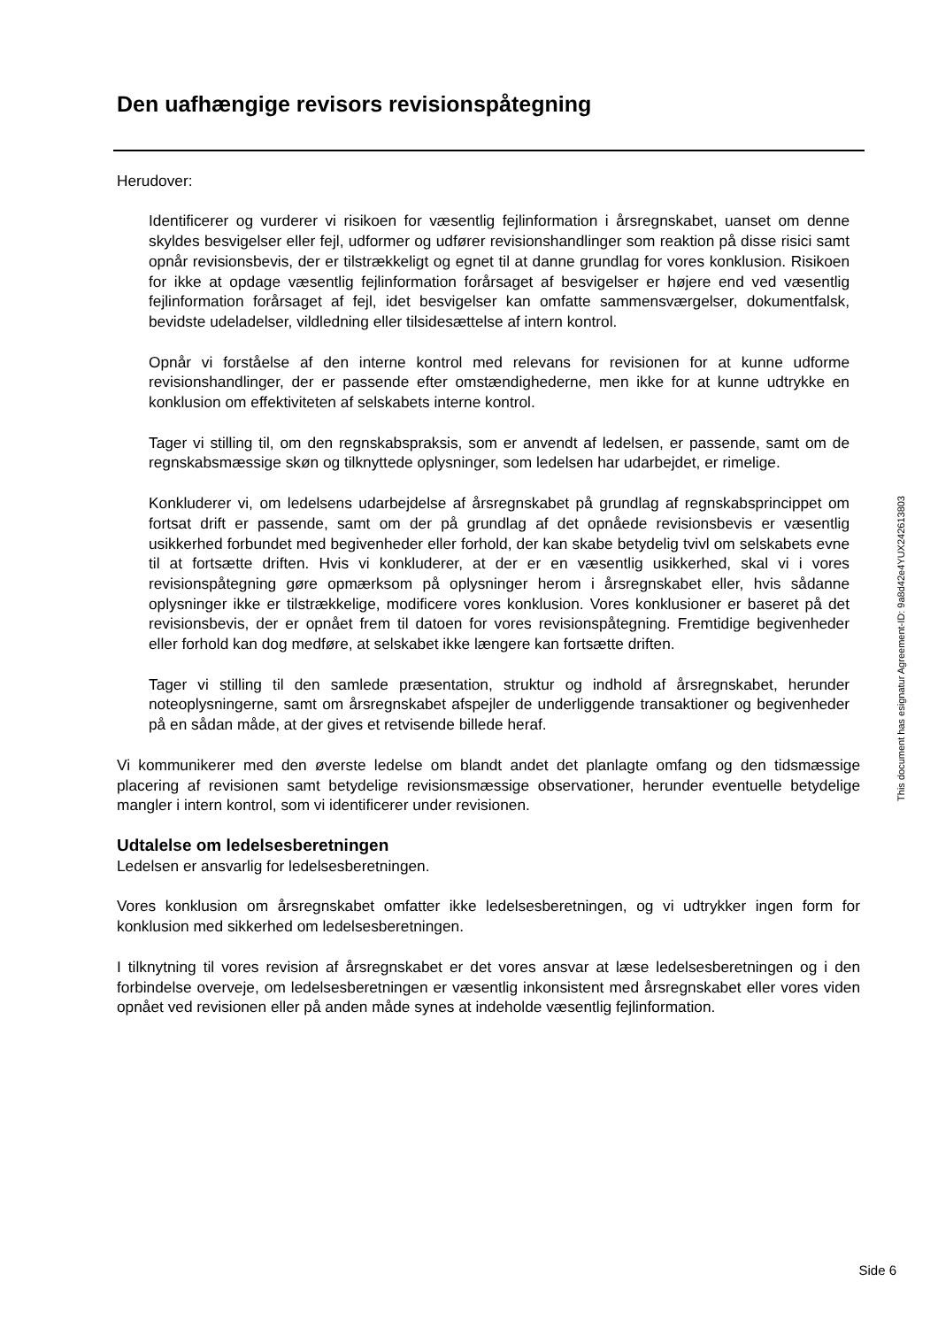Den uafhængige revisors revisionspåtegning
Herudover:
Identificerer og vurderer vi risikoen for væsentlig fejlinformation i årsregnskabet, uanset om denne skyldes besvigelser eller fejl, udformer og udfører revisionshandlinger som reaktion på disse risici samt opnår revisionsbevis, der er tilstrækkeligt og egnet til at danne grundlag for vores konklusion. Risikoen for ikke at opdage væsentlig fejlinformation forårsaget af besvigelser er højere end ved væsentlig fejlinformation forårsaget af fejl, idet besvigelser kan omfatte sammensværgelser, dokumentfalsk, bevidste udeladelser, vildledning eller tilsidesættelse af intern kontrol.
Opnår vi forståelse af den interne kontrol med relevans for revisionen for at kunne udforme revisionshandlinger, der er passende efter omstændighederne, men ikke for at kunne udtrykke en konklusion om effektiviteten af selskabets interne kontrol.
Tager vi stilling til, om den regnskabspraksis, som er anvendt af ledelsen, er passende, samt om de regnskabsmæssige skøn og tilknyttede oplysninger, som ledelsen har udarbejdet, er rimelige.
Konkluderer vi, om ledelsens udarbejdelse af årsregnskabet på grundlag af regnskabsprincippet om fortsat drift er passende, samt om der på grundlag af det opnåede revisionsbevis er væsentlig usikkerhed forbundet med begivenheder eller forhold, der kan skabe betydelig tvivl om selskabets evne til at fortsætte driften. Hvis vi konkluderer, at der er en væsentlig usikkerhed, skal vi i vores revisionspåtegning gøre opmærksom på oplysninger herom i årsregnskabet eller, hvis sådanne oplysninger ikke er tilstrækkelige, modificere vores konklusion. Vores konklusioner er baseret på det revisionsbevis, der er opnået frem til datoen for vores revisionspåtegning. Fremtidige begivenheder eller forhold kan dog medføre, at selskabet ikke længere kan fortsætte driften.
Tager vi stilling til den samlede præsentation, struktur og indhold af årsregnskabet, herunder noteoplysningerne, samt om årsregnskabet afspejler de underliggende transaktioner og begivenheder på en sådan måde, at der gives et retvisende billede heraf.
Vi kommunikerer med den øverste ledelse om blandt andet det planlagte omfang og den tidsmæssige placering af revisionen samt betydelige revisionsmæssige observationer, herunder eventuelle betydelige mangler i intern kontrol, som vi identificerer under revisionen.
Udtalelse om ledelsesberetningen
Ledelsen er ansvarlig for ledelsesberetningen.
Vores konklusion om årsregnskabet omfatter ikke ledelsesberetningen, og vi udtrykker ingen form for konklusion med sikkerhed om ledelsesberetningen.
I tilknytning til vores revision af årsregnskabet er det vores ansvar at læse ledelsesberetningen og i den forbindelse overveje, om ledelsesberetningen er væsentlig inkonsistent med årsregnskabet eller vores viden opnået ved revisionen eller på anden måde synes at indeholde væsentlig fejlinformation.
This document has esignatur Agreement-ID: 9a8d42e4YUX242613803
Side 6